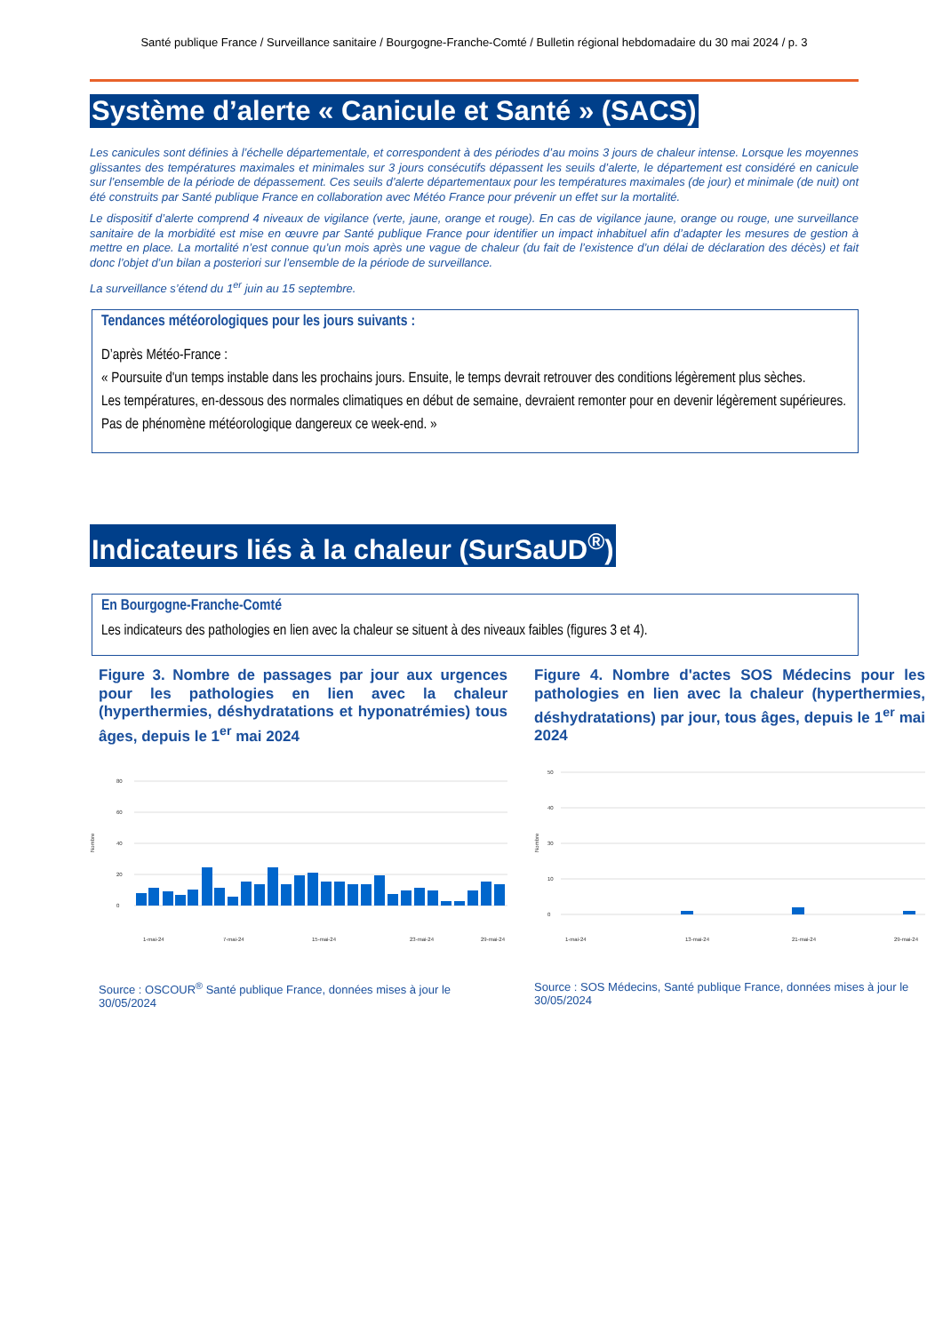Santé publique France / Surveillance sanitaire / Bourgogne-Franche-Comté / Bulletin régional hebdomadaire du 30 mai 2024 / p. 3
Système d’alerte « Canicule et Santé » (SACS)
Les canicules sont définies à l’échelle départementale, et correspondent à des périodes d’au moins 3 jours de chaleur intense. Lorsque les moyennes glissantes des températures maximales et minimales sur 3 jours consécutifs dépassent les seuils d’alerte, le département est considéré en canicule sur l’ensemble de la période de dépassement. Ces seuils d’alerte départementaux pour les températures maximales (de jour) et minimale (de nuit) ont été construits par Santé publique France en collaboration avec Météo France pour prévenir un effet sur la mortalité.
Le dispositif d’alerte comprend 4 niveaux de vigilance (verte, jaune, orange et rouge). En cas de vigilance jaune, orange ou rouge, une surveillance sanitaire de la morbidité est mise en œuvre par Santé publique France pour identifier un impact inhabituel afin d’adapter les mesures de gestion à mettre en place. La mortalité n’est connue qu’un mois après une vague de chaleur (du fait de l’existence d’un délai de déclaration des décès) et fait donc l’objet d’un bilan a posteriori sur l’ensemble de la période de surveillance.
La surveillance s’étend du 1<sup>er</sup> juin au 15 septembre.
Tendances météorologiques pour les jours suivants :
D’après Météo-France :
« Poursuite d'un temps instable dans les prochains jours. Ensuite, le temps devrait retrouver des conditions légèrement plus sèches.
Les températures, en-dessous des normales climatiques en début de semaine, devraient remonter pour en devenir légèrement supérieures.
Pas de phénomène météorologique dangereux ce week-end. »
Indicateurs liés à la chaleur (SurSaUD<sup>®</sup>)
En Bourgogne-Franche-Comté
Les indicateurs des pathologies en lien avec la chaleur se situent à des niveaux faibles (figures 3 et 4).
Figure 3. Nombre de passages par jour aux urgences pour les pathologies en lien avec la chaleur (hyperthermies, déshydratations et hyponatrémies) tous âges, depuis le 1<sup>er</sup> mai 2024
Nombre
80
60
40
20
0
1-mai-24
7-mai-24
15-mai-24
23-mai-24
29-mai-24
Source : OSCOUR<sup>®</sup> Santé publique France, données mises à jour le 30/05/2024
Figure 4. Nombre d'actes SOS Médecins pour les pathologies en lien avec la chaleur (hyperthermies, déshydratations) par jour, tous âges, depuis le 1<sup>er</sup> mai 2024
Nombre
50
40
30
10
0
1-mai-24
13-mai-24
21-mai-24
29-mai-24
Source : SOS Médecins, Santé publique France, données mises à jour le 30/05/2024